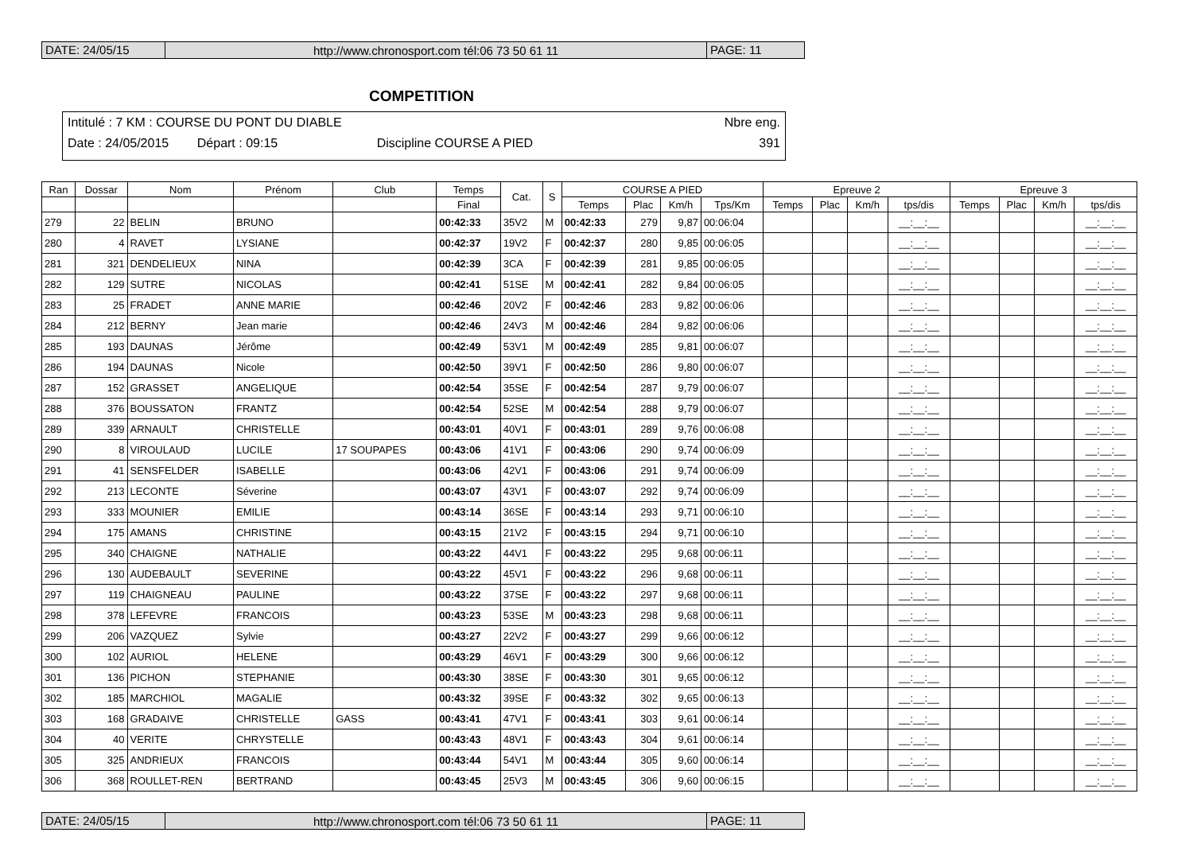DATE: 24/05/15 http://www.chronosport.com tél:06 73 50 61 11 PAGE: 11
COMPETITION
Intitulé : 7 KM : COURSE DU PONT DU DIABLE Nbre eng.
Date : 24/05/2015 Départ : 09:15 Discipline COURSE A PIED 391
| Ran | Dossar | Nom | Prénom | Club | Temps | Cat. | S | COURSE A PIED | | | | Epreuve 2 | | | | Epreuve 3 | | | |
| --- | --- | --- | --- | --- | --- | --- | --- | --- | --- | --- | --- | --- | --- | --- | --- | --- | --- | --- | --- |
| | | | | | Final | | | Temps | Plac | Km/h | Tps/Km | Temps | Plac | Km/h | tps/dis | Temps | Plac | Km/h | tps/dis |
| 279 | 22 | BELIN | BRUNO | | 00:42:33 | 35V2 | M | 00:42:33 | 279 | 9,87 | 00:06:04 | | | | __:__:__ | | | | __:__:__ |
| 280 | 4 | RAVET | LYSIANE | | 00:42:37 | 19V2 | F | 00:42:37 | 280 | 9,85 | 00:06:05 | | | | __:__:__ | | | | __:__:__ |
| 281 | 321 | DENDELIEUX | NINA | | 00:42:39 | 3CA | F | 00:42:39 | 281 | 9,85 | 00:06:05 | | | | __:__:__ | | | | __:__:__ |
| 282 | 129 | SUTRE | NICOLAS | | 00:42:41 | 51SE | M | 00:42:41 | 282 | 9,84 | 00:06:05 | | | | __:__:__ | | | | __:__:__ |
| 283 | 25 | FRADET | ANNE MARIE | | 00:42:46 | 20V2 | F | 00:42:46 | 283 | 9,82 | 00:06:06 | | | | __:__:__ | | | | __:__:__ |
| 284 | 212 | BERNY | Jean marie | | 00:42:46 | 24V3 | M | 00:42:46 | 284 | 9,82 | 00:06:06 | | | | __:__:__ | | | | __:__:__ |
| 285 | 193 | DAUNAS | Jérôme | | 00:42:49 | 53V1 | M | 00:42:49 | 285 | 9,81 | 00:06:07 | | | | __:__:__ | | | | __:__:__ |
| 286 | 194 | DAUNAS | Nicole | | 00:42:50 | 39V1 | F | 00:42:50 | 286 | 9,80 | 00:06:07 | | | | __:__:__ | | | | __:__:__ |
| 287 | 152 | GRASSET | ANGELIQUE | | 00:42:54 | 35SE | F | 00:42:54 | 287 | 9,79 | 00:06:07 | | | | __:__:__ | | | | __:__:__ |
| 288 | 376 | BOUSSATON | FRANTZ | | 00:42:54 | 52SE | M | 00:42:54 | 288 | 9,79 | 00:06:07 | | | | __:__:__ | | | | __:__:__ |
| 289 | 339 | ARNAULT | CHRISTELLE | | 00:43:01 | 40V1 | F | 00:43:01 | 289 | 9,76 | 00:06:08 | | | | __:__:__ | | | | __:__:__ |
| 290 | 8 | VIROULAUD | LUCILE | 17 SOUPAPES | 00:43:06 | 41V1 | F | 00:43:06 | 290 | 9,74 | 00:06:09 | | | | __:__:__ | | | | __:__:__ |
| 291 | 41 | SENSFELDER | ISABELLE | | 00:43:06 | 42V1 | F | 00:43:06 | 291 | 9,74 | 00:06:09 | | | | __:__:__ | | | | __:__:__ |
| 292 | 213 | LECONTE | Séverine | | 00:43:07 | 43V1 | F | 00:43:07 | 292 | 9,74 | 00:06:09 | | | | __:__:__ | | | | __:__:__ |
| 293 | 333 | MOUNIER | EMILIE | | 00:43:14 | 36SE | F | 00:43:14 | 293 | 9,71 | 00:06:10 | | | | __:__:__ | | | | __:__:__ |
| 294 | 175 | AMANS | CHRISTINE | | 00:43:15 | 21V2 | F | 00:43:15 | 294 | 9,71 | 00:06:10 | | | | __:__:__ | | | | __:__:__ |
| 295 | 340 | CHAIGNE | NATHALIE | | 00:43:22 | 44V1 | F | 00:43:22 | 295 | 9,68 | 00:06:11 | | | | __:__:__ | | | | __:__:__ |
| 296 | 130 | AUDEBAULT | SEVERINE | | 00:43:22 | 45V1 | F | 00:43:22 | 296 | 9,68 | 00:06:11 | | | | __:__:__ | | | | __:__:__ |
| 297 | 119 | CHAIGNEAU | PAULINE | | 00:43:22 | 37SE | F | 00:43:22 | 297 | 9,68 | 00:06:11 | | | | __:__:__ | | | | __:__:__ |
| 298 | 378 | LEFEVRE | FRANCOIS | | 00:43:23 | 53SE | M | 00:43:23 | 298 | 9,68 | 00:06:11 | | | | __:__:__ | | | | __:__:__ |
| 299 | 206 | VAZQUEZ | Sylvie | | 00:43:27 | 22V2 | F | 00:43:27 | 299 | 9,66 | 00:06:12 | | | | __:__:__ | | | | __:__:__ |
| 300 | 102 | AURIOL | HELENE | | 00:43:29 | 46V1 | F | 00:43:29 | 300 | 9,66 | 00:06:12 | | | | __:__:__ | | | | __:__:__ |
| 301 | 136 | PICHON | STEPHANIE | | 00:43:30 | 38SE | F | 00:43:30 | 301 | 9,65 | 00:06:12 | | | | __:__:__ | | | | __:__:__ |
| 302 | 185 | MARCHIOL | MAGALIE | | 00:43:32 | 39SE | F | 00:43:32 | 302 | 9,65 | 00:06:13 | | | | __:__:__ | | | | __:__:__ |
| 303 | 168 | GRADAIVE | CHRISTELLE | GASS | 00:43:41 | 47V1 | F | 00:43:41 | 303 | 9,61 | 00:06:14 | | | | __:__:__ | | | | __:__:__ |
| 304 | 40 | VERITE | CHRYSTELLE | | 00:43:43 | 48V1 | F | 00:43:43 | 304 | 9,61 | 00:06:14 | | | | __:__:__ | | | | __:__:__ |
| 305 | 325 | ANDRIEUX | FRANCOIS | | 00:43:44 | 54V1 | M | 00:43:44 | 305 | 9,60 | 00:06:14 | | | | __:__:__ | | | | __:__:__ |
| 306 | 368 | ROULLET-REN | BERTRAND | | 00:43:45 | 25V3 | M | 00:43:45 | 306 | 9,60 | 00:06:15 | | | | __:__:__ | | | | __:__:__ |
DATE: 24/05/15 http://www.chronosport.com tél:06 73 50 61 11 PAGE: 11